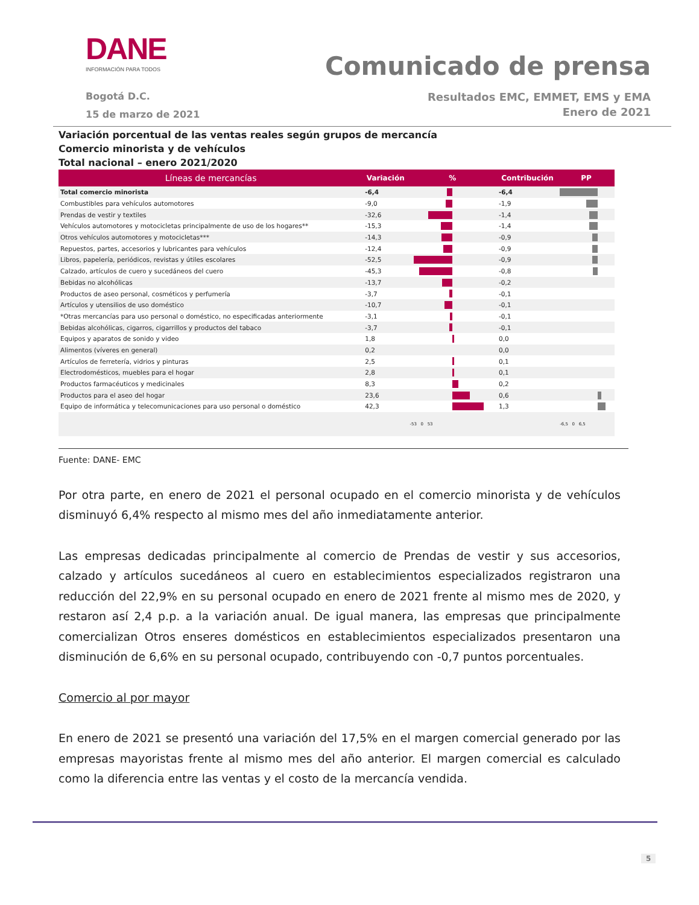DANE
INFORMACIÓN PARA TODOS
Bogotá D.C.
15 de marzo de 2021
Comunicado de prensa
Resultados EMC, EMMET, EMS y EMA
Enero de 2021
Variación porcentual de las ventas reales según grupos de mercancía
Comercio minorista y de vehículos
Total nacional – enero 2021/2020
| Líneas de mercancías | Variación | % | Contribución | PP |
| --- | --- | --- | --- | --- |
| Total comercio minorista | -6,4 | | -6,4 | |
| Combustibles para vehículos automotores | -9,0 | | -1,9 | |
| Prendas de vestir y textiles | -32,6 | | -1,4 | |
| Vehículos automotores y motocicletas principalmente de uso de los hogares** | -15,3 | | -1,4 | |
| Otros vehículos automotores y motocicletas*** | -14,3 | | -0,9 | |
| Repuestos, partes, accesorios y lubricantes para vehículos | -12,4 | | -0,9 | |
| Libros, papelería, periódicos, revistas y útiles escolares | -52,5 | | -0,9 | |
| Calzado, artículos de cuero y sucedáneos del cuero | -45,3 | | -0,8 | |
| Bebidas no alcohólicas | -13,7 | | -0,2 | |
| Productos de aseo personal, cosméticos y perfumería | -3,7 | | -0,1 | |
| Artículos y utensilios de uso doméstico | -10,7 | | -0,1 | |
| *Otras mercancías para uso personal o doméstico, no especificadas anteriormente | -3,1 | | -0,1 | |
| Bebidas alcohólicas, cigarros, cigarrillos y productos del tabaco | -3,7 | | -0,1 | |
| Equipos y aparatos de sonido y video | 1,8 | | 0,0 | |
| Alimentos (víveres en general) | 0,2 | | 0,0 | |
| Artículos de ferretería, vidrios y pinturas | 2,5 | | 0,1 | |
| Electrodomésticos, muebles para el hogar | 2,8 | | 0,1 | |
| Productos farmacéuticos y medicinales | 8,3 | | 0,2 | |
| Productos para el aseo del hogar | 23,6 | | 0,6 | |
| Equipo de informática y telecomunicaciones para uso personal o doméstico | 42,3 | | 1,3 | |
| | | -53 0 53 | | -6,5 0 6,5 |
Fuente: DANE- EMC
Por otra parte, en enero de 2021 el personal ocupado en el comercio minorista y de vehículos disminuyó 6,4% respecto al mismo mes del año inmediatamente anterior.
Las empresas dedicadas principalmente al comercio de Prendas de vestir y sus accesorios, calzado y artículos sucedáneos al cuero en establecimientos especializados registraron una reducción del 22,9% en su personal ocupado en enero de 2021 frente al mismo mes de 2020, y restaron así 2,4 p.p. a la variación anual. De igual manera, las empresas que principalmente comercializan Otros enseres domésticos en establecimientos especializados presentaron una disminución de 6,6% en su personal ocupado, contribuyendo con -0,7 puntos porcentuales.
Comercio al por mayor
En enero de 2021 se presentó una variación del 17,5% en el margen comercial generado por las empresas mayoristas frente al mismo mes del año anterior. El margen comercial es calculado como la diferencia entre las ventas y el costo de la mercancía vendida.
5